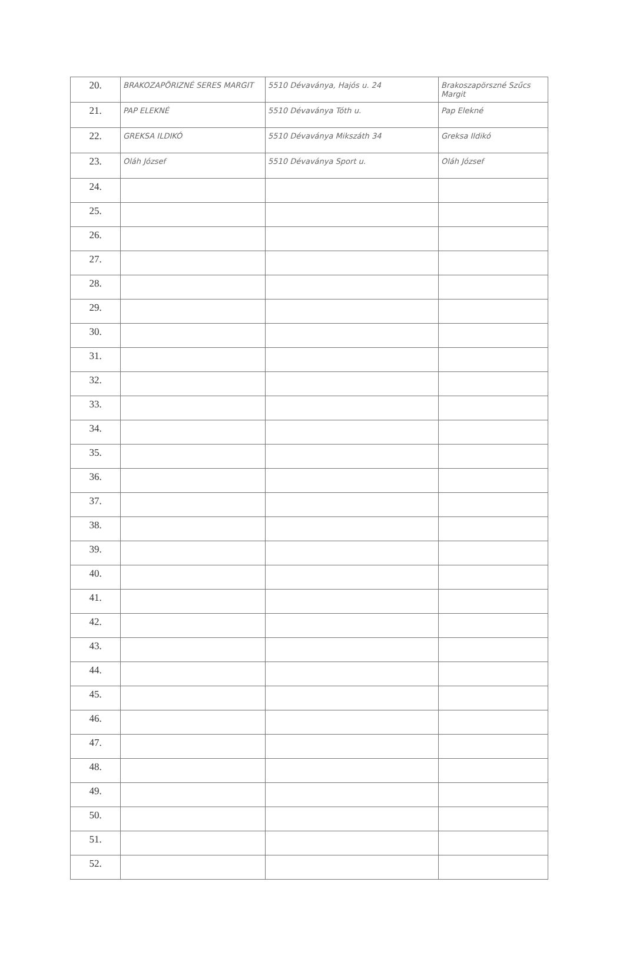| 20. | BRAKOZAPÖRIZNÉ SERES MARGIT | 5510 Dévaványa, Hajós u. 24 | Brakoszapörszné Szűcs Margit |
| 21. | PAP ELEKNÉ | 5510 Dévaványa Tóth u. | Pap Elekné |
| 22. | GREKSA ILDIKÓ | 5510 Dévaványa Mikszáth 34 | Greksa Ildikó |
| 23. | Oláh József | 5510 Dévaványa Sport u. | Oláh József |
| 24. | | | |
| 25. | | | |
| 26. | | | |
| 27. | | | |
| 28. | | | |
| 29. | | | |
| 30. | | | |
| 31. | | | |
| 32. | | | |
| 33. | | | |
| 34. | | | |
| 35. | | | |
| 36. | | | |
| 37. | | | |
| 38. | | | |
| 39. | | | |
| 40. | | | |
| 41. | | | |
| 42. | | | |
| 43. | | | |
| 44. | | | |
| 45. | | | |
| 46. | | | |
| 47. | | | |
| 48. | | | |
| 49. | | | |
| 50. | | | |
| 51. | | | |
| 52. | | | |